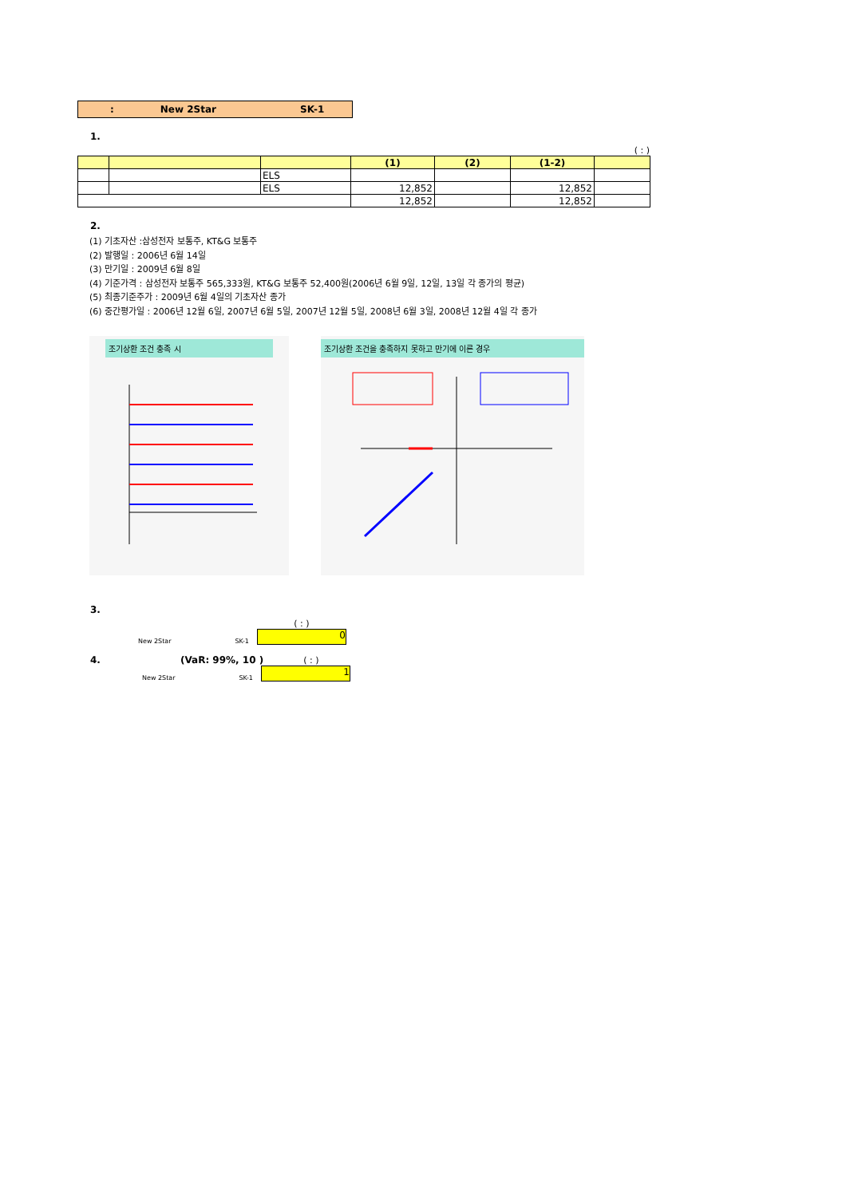: New 2Star SK-1
1.
( : )
| | | | (1) | (2) | (1-2) | |
| --- | --- | --- | --- | --- | --- | --- |
| | | ELS | | | | |
| | | ELS | 12,852 | | 12,852 | |
| | | | 12,852 | | 12,852 | |
2.
(1) 기초자산 :삼성전자 보통주, KT&G 보통주
(2) 발행일 : 2006년 6월 14일
(3) 만기일 : 2009년 6월 8일
(4) 기준가격 : 삼성전자 보통주 565,333원, KT&G 보통주 52,400원(2006년 6월 9일, 12일, 13일 각 종가의 평균)
(5) 최종기준주가 : 2009년 6월 4일의 기초자산 종가
(6) 중간평가일 : 2006년 12월 6일, 2007년 6월 5일, 2007년 12월 5일, 2008년 6월 3일, 2008년 12월 4일 각 종가
조기상환 조건 충족 시 조기상환 조건을 충족하지 못하고 만기에 이른 경우
3.
New 2Star SK-1
( : )
0
4. (VaR: 99%, 10 ) ( : )
New 2Star SK-1
1